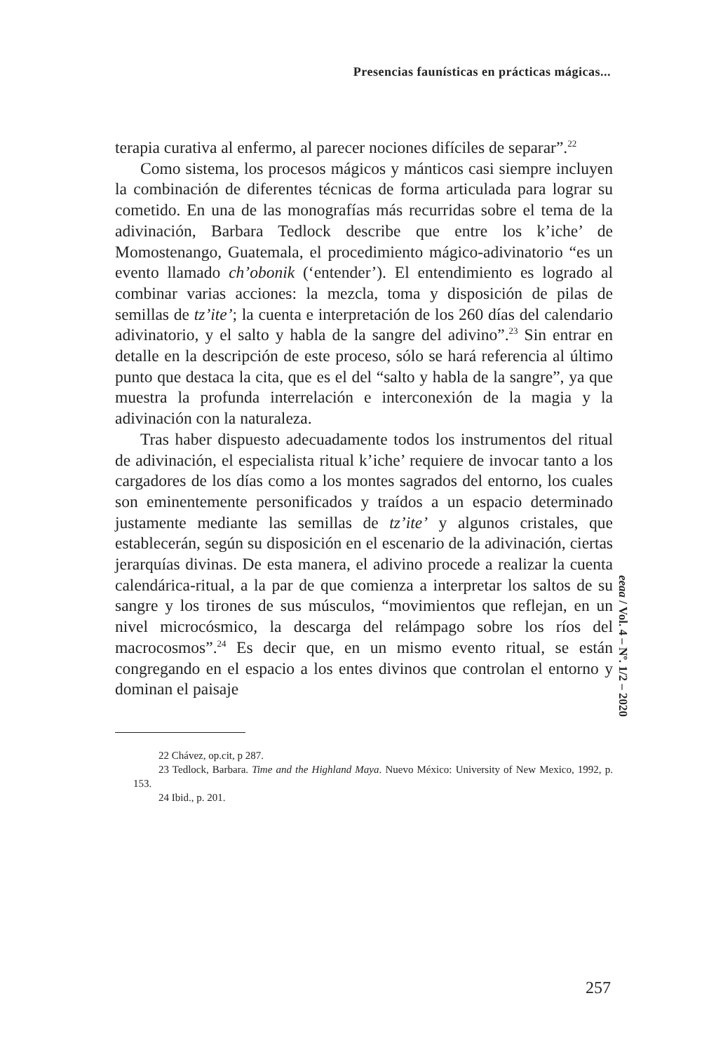Presencias faunísticas en prácticas mágicas...
terapia curativa al enfermo, al parecer nociones difíciles de separar”.<sup>22</sup>
Como sistema, los procesos mágicos y mánticos casi siempre incluyen la combinación de diferentes técnicas de forma articulada para lograr su cometido. En una de las monografías más recurridas sobre el tema de la adivinación, Barbara Tedlock describe que entre los k’iche’ de Momostenango, Guatemala, el procedimiento mágico-adivinatorio “es un evento llamado ch’obonik (‘entender’). El entendimiento es logrado al combinar varias acciones: la mezcla, toma y disposición de pilas de semillas de tz’ite’; la cuenta e interpretación de los 260 días del calendario adivinatorio, y el salto y habla de la sangre del adivino”.<sup>23</sup> Sin entrar en detalle en la descripción de este proceso, sólo se hará referencia al último punto que destaca la cita, que es el del “salto y habla de la sangre”, ya que muestra la profunda interrelación e interconexión de la magia y la adivinación con la naturaleza.
Tras haber dispuesto adecuadamente todos los instrumentos del ritual de adivinación, el especialista ritual k’iche’ requiere de invocar tanto a los cargadores de los días como a los montes sagrados del entorno, los cuales son eminentemente personificados y traídos a un espacio determinado justamente mediante las semillas de tz’ite’ y algunos cristales, que establecerán, según su disposición en el escenario de la adivinación, ciertas jerarquías divinas. De esta manera, el adivino procede a realizar la cuenta calendárica-ritual, a la par de que comienza a interpretar los saltos de su sangre y los tirones de sus músculos, “movimientos que reflejan, en un nivel microcósmico, la descarga del relámpago sobre los ríos del macrocosmos”.<sup>24</sup> Es decir que, en un mismo evento ritual, se están congregando en el espacio a los entes divinos que controlan el entorno y dominan el paisaje
22 Chávez, op.cit, p 287.
23 Tedlock, Barbara. Time and the Highland Maya. Nuevo México: University of New Mexico, 1992, p. 153.
24 Ibid., p. 201.
eeaa / Vol. 4 – Nº. 1/2 – 2020
257